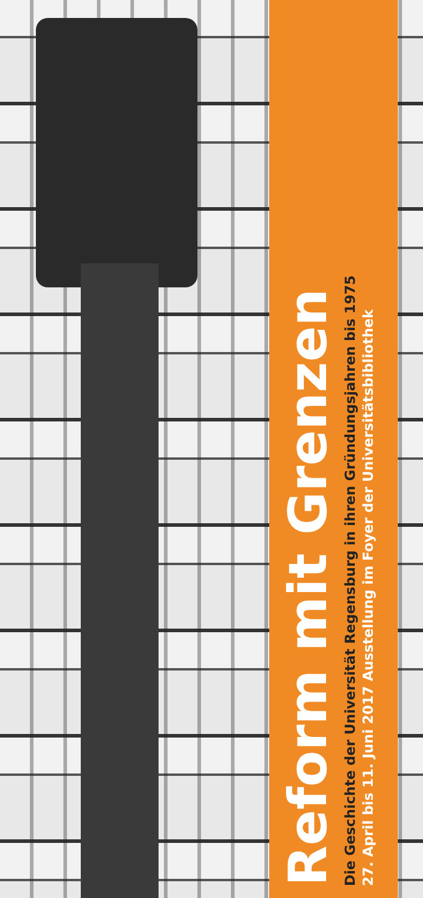Reform mit Grenzen
Die Geschichte der Universität Regensburg in ihren Gründungsjahren bis 1975
27. April bis 11. Juni 2017 Ausstellung im Foyer der Universitätsbibliothek